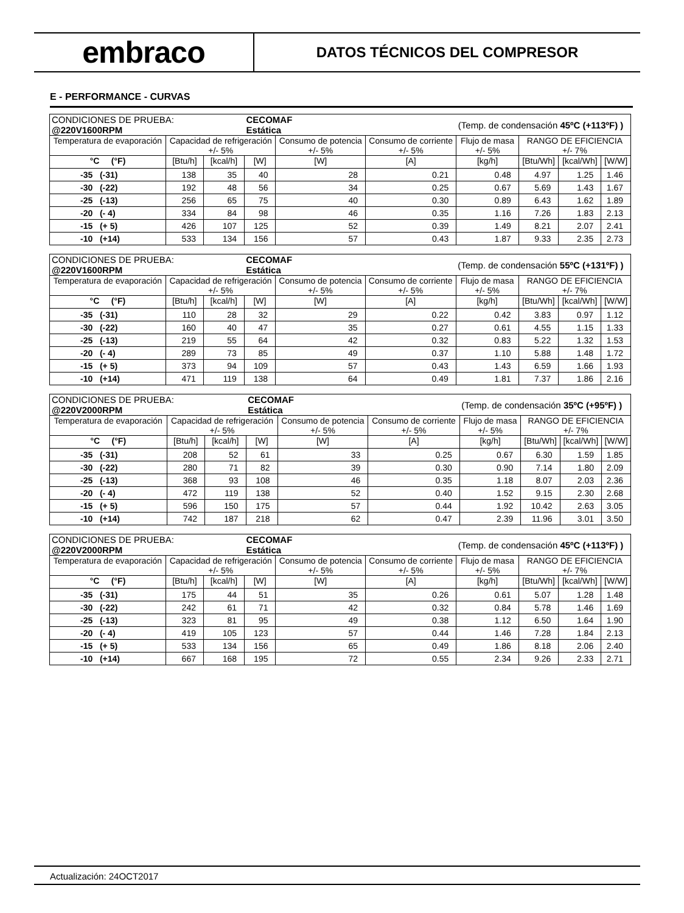embraco
DATOS TÉCNICOS DEL COMPRESOR
E - PERFORMANCE - CURVAS
| CONDICIONES DE PRUEBA: @220V1600RPM | | | CECOMAF Estática | | | (Temp. de condensación 45ºC (+113ºF) ) | | | |
| Temperatura de evaporación | Capacidad de refrigeración +/- 5% | | | Consumo de potencia +/- 5% | Consumo de corriente +/- 5% | Flujo de masa +/- 5% | RANGO DE EFICIENCIA +/- 7% | | |
| °C (°F) | [Btu/h] | [kcal/h] | [W] | [W] | [A] | [kg/h] | [Btu/Wh] | [kcal/Wh] | [W/W] |
| -35 (-31) | 138 | 35 | 40 | 28 | 0.21 | 0.48 | 4.97 | 1.25 | 1.46 |
| -30 (-22) | 192 | 48 | 56 | 34 | 0.25 | 0.67 | 5.69 | 1.43 | 1.67 |
| -25 (-13) | 256 | 65 | 75 | 40 | 0.30 | 0.89 | 6.43 | 1.62 | 1.89 |
| -20 (- 4) | 334 | 84 | 98 | 46 | 0.35 | 1.16 | 7.26 | 1.83 | 2.13 |
| -15 (+ 5) | 426 | 107 | 125 | 52 | 0.39 | 1.49 | 8.21 | 2.07 | 2.41 |
| -10 (+14) | 533 | 134 | 156 | 57 | 0.43 | 1.87 | 9.33 | 2.35 | 2.73 |
| CONDICIONES DE PRUEBA: @220V1600RPM | | | CECOMAF Estática | | | (Temp. de condensación 55ºC (+131ºF) ) | | | |
| Temperatura de evaporación | Capacidad de refrigeración +/- 5% | | | Consumo de potencia +/- 5% | Consumo de corriente +/- 5% | Flujo de masa +/- 5% | RANGO DE EFICIENCIA +/- 7% | | |
| °C (°F) | [Btu/h] | [kcal/h] | [W] | [W] | [A] | [kg/h] | [Btu/Wh] | [kcal/Wh] | [W/W] |
| -35 (-31) | 110 | 28 | 32 | 29 | 0.22 | 0.42 | 3.83 | 0.97 | 1.12 |
| -30 (-22) | 160 | 40 | 47 | 35 | 0.27 | 0.61 | 4.55 | 1.15 | 1.33 |
| -25 (-13) | 219 | 55 | 64 | 42 | 0.32 | 0.83 | 5.22 | 1.32 | 1.53 |
| -20 (- 4) | 289 | 73 | 85 | 49 | 0.37 | 1.10 | 5.88 | 1.48 | 1.72 |
| -15 (+ 5) | 373 | 94 | 109 | 57 | 0.43 | 1.43 | 6.59 | 1.66 | 1.93 |
| -10 (+14) | 471 | 119 | 138 | 64 | 0.49 | 1.81 | 7.37 | 1.86 | 2.16 |
| CONDICIONES DE PRUEBA: @220V2000RPM | | | CECOMAF Estática | | | (Temp. de condensación 35ºC (+95ºF) ) | | | |
| Temperatura de evaporación | Capacidad de refrigeración +/- 5% | | | Consumo de potencia +/- 5% | Consumo de corriente +/- 5% | Flujo de masa +/- 5% | RANGO DE EFICIENCIA +/- 7% | | |
| °C (°F) | [Btu/h] | [kcal/h] | [W] | [W] | [A] | [kg/h] | [Btu/Wh] | [kcal/Wh] | [W/W] |
| -35 (-31) | 208 | 52 | 61 | 33 | 0.25 | 0.67 | 6.30 | 1.59 | 1.85 |
| -30 (-22) | 280 | 71 | 82 | 39 | 0.30 | 0.90 | 7.14 | 1.80 | 2.09 |
| -25 (-13) | 368 | 93 | 108 | 46 | 0.35 | 1.18 | 8.07 | 2.03 | 2.36 |
| -20 (- 4) | 472 | 119 | 138 | 52 | 0.40 | 1.52 | 9.15 | 2.30 | 2.68 |
| -15 (+ 5) | 596 | 150 | 175 | 57 | 0.44 | 1.92 | 10.42 | 2.63 | 3.05 |
| -10 (+14) | 742 | 187 | 218 | 62 | 0.47 | 2.39 | 11.96 | 3.01 | 3.50 |
| CONDICIONES DE PRUEBA: @220V2000RPM | | | CECOMAF Estática | | | (Temp. de condensación 45ºC (+113ºF) ) | | | |
| Temperatura de evaporación | Capacidad de refrigeración +/- 5% | | | Consumo de potencia +/- 5% | Consumo de corriente +/- 5% | Flujo de masa +/- 5% | RANGO DE EFICIENCIA +/- 7% | | |
| °C (°F) | [Btu/h] | [kcal/h] | [W] | [W] | [A] | [kg/h] | [Btu/Wh] | [kcal/Wh] | [W/W] |
| -35 (-31) | 175 | 44 | 51 | 35 | 0.26 | 0.61 | 5.07 | 1.28 | 1.48 |
| -30 (-22) | 242 | 61 | 71 | 42 | 0.32 | 0.84 | 5.78 | 1.46 | 1.69 |
| -25 (-13) | 323 | 81 | 95 | 49 | 0.38 | 1.12 | 6.50 | 1.64 | 1.90 |
| -20 (- 4) | 419 | 105 | 123 | 57 | 0.44 | 1.46 | 7.28 | 1.84 | 2.13 |
| -15 (+ 5) | 533 | 134 | 156 | 65 | 0.49 | 1.86 | 8.18 | 2.06 | 2.40 |
| -10 (+14) | 667 | 168 | 195 | 72 | 0.55 | 2.34 | 9.26 | 2.33 | 2.71 |
Actualización: 24OCT2017